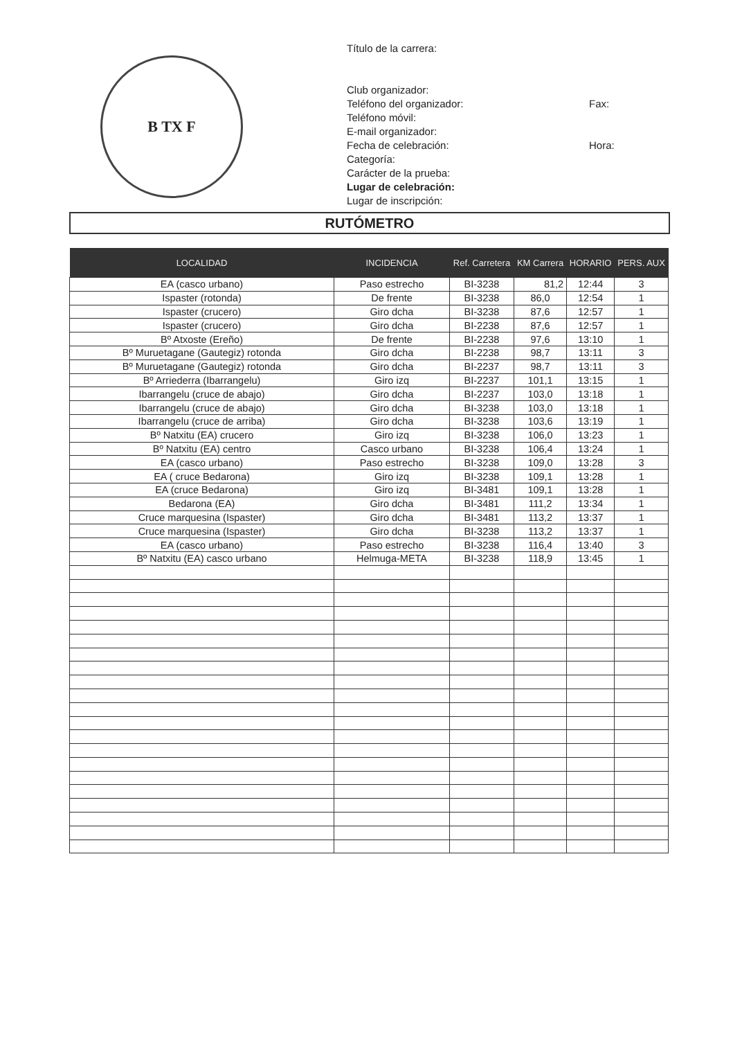B TX F
Título de la carrera:
Club organizador:
Teléfono del organizador: Fax:
Teléfono móvil:
E-mail organizador:
Fecha de celebración: Hora:
Categoría:
Carácter de la prueba:
Lugar de celebración:
Lugar de inscripción:
RUTÓMETRO
| LOCALIDAD | INCIDENCIA | Ref. Carretera | KM Carrera | HORARIO | PERS. AUX |
| --- | --- | --- | --- | --- | --- |
| EA (casco urbano) | Paso estrecho | BI-3238 | 81,2 | 12:44 | 3 |
| Ispaster (rotonda) | De frente | BI-3238 | 86,0 | 12:54 | 1 |
| Ispaster (crucero) | Giro dcha | BI-3238 | 87,6 | 12:57 | 1 |
| Ispaster (crucero) | Giro dcha | BI-2238 | 87,6 | 12:57 | 1 |
| Bº Atxoste (Ereño) | De frente | BI-2238 | 97,6 | 13:10 | 1 |
| Bº Muruetagane (Gautegiz) rotonda | Giro dcha | BI-2238 | 98,7 | 13:11 | 3 |
| Bº Muruetagane (Gautegiz) rotonda | Giro dcha | BI-2237 | 98,7 | 13:11 | 3 |
| Bº Arriederra (Ibarrangelu) | Giro izq | BI-2237 | 101,1 | 13:15 | 1 |
| Ibarrangelu (cruce de abajo) | Giro dcha | BI-2237 | 103,0 | 13:18 | 1 |
| Ibarrangelu (cruce de abajo) | Giro dcha | BI-3238 | 103,0 | 13:18 | 1 |
| Ibarrangelu (cruce de arriba) | Giro dcha | BI-3238 | 103,6 | 13:19 | 1 |
| Bº Natxitu (EA) crucero | Giro izq | BI-3238 | 106,0 | 13:23 | 1 |
| Bº Natxitu (EA) centro | Casco urbano | BI-3238 | 106,4 | 13:24 | 1 |
| EA (casco urbano) | Paso estrecho | BI-3238 | 109,0 | 13:28 | 3 |
| EA ( cruce Bedarona) | Giro izq | BI-3238 | 109,1 | 13:28 | 1 |
| EA (cruce Bedarona) | Giro izq | BI-3481 | 109,1 | 13:28 | 1 |
| Bedarona (EA) | Giro dcha | BI-3481 | 111,2 | 13:34 | 1 |
| Cruce marquesina (Ispaster) | Giro dcha | BI-3481 | 113,2 | 13:37 | 1 |
| Cruce marquesina (Ispaster) | Giro dcha | BI-3238 | 113,2 | 13:37 | 1 |
| EA (casco urbano) | Paso estrecho | BI-3238 | 116,4 | 13:40 | 3 |
| Bº Natxitu (EA) casco urbano | Helmuga-META | BI-3238 | 118,9 | 13:45 | 1 |